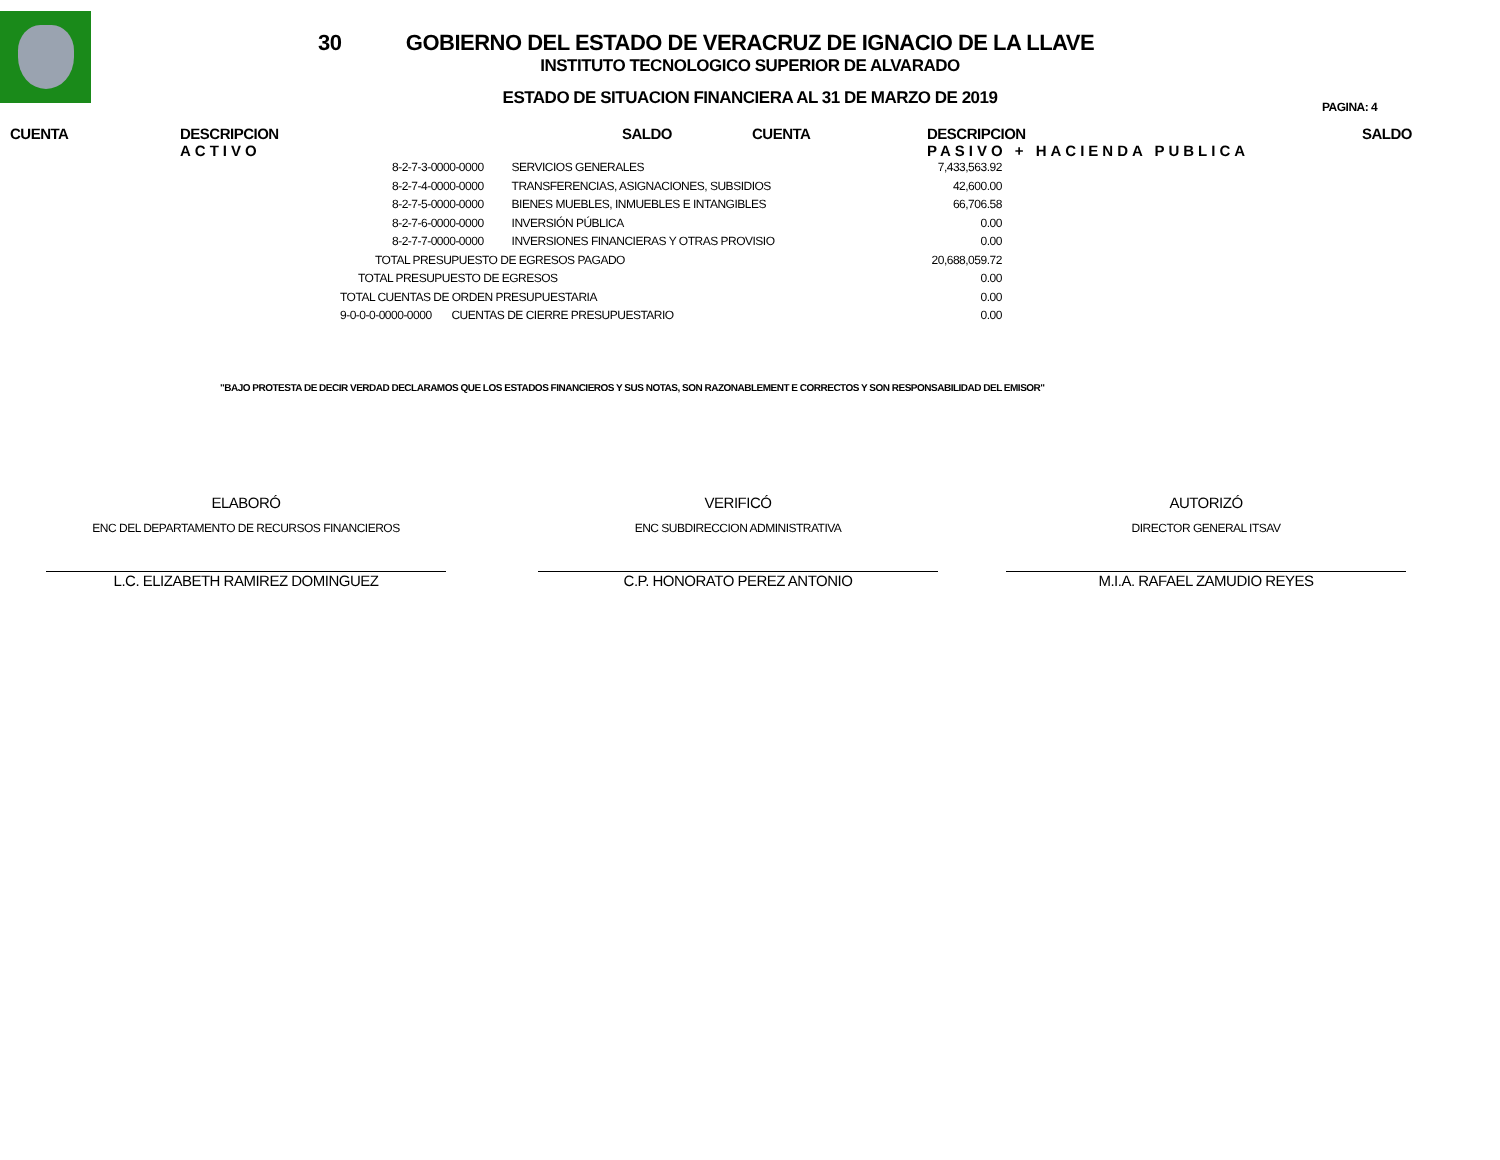30
GOBIERNO DEL ESTADO DE VERACRUZ DE IGNACIO DE LA LLAVE
INSTITUTO TECNOLOGICO SUPERIOR DE ALVARADO
ESTADO DE SITUACION FINANCIERA AL 31 DE MARZO DE 2019
PAGINA: 4
CUENTA DESCRIPCION
ACTIVO
SALDO CUENTA DESCRIPCION
PASIVO + HACIENDA PUBLICA
SALDO
| | 8-2-7-3-0000-0000 | SERVICIOS GENERALES | 7,433,563.92 |
| | 8-2-7-4-0000-0000 | TRANSFERENCIAS, ASIGNACIONES, SUBSIDIOS | 42,600.00 |
| | 8-2-7-5-0000-0000 | BIENES MUEBLES, INMUEBLES E INTANGIBLES | 66,706.58 |
| | 8-2-7-6-0000-0000 | INVERSIÓN PÚBLICA | 0.00 |
| | 8-2-7-7-0000-0000 | INVERSIONES FINANCIERAS Y OTRAS PROVISIO | 0.00 |
| TOTAL PRESUPUESTO DE EGRESOS PAGADO | | | 20,688,059.72 |
| TOTAL PRESUPUESTO DE EGRESOS | | | 0.00 |
| TOTAL CUENTAS DE ORDEN PRESUPUESTARIA | | | 0.00 |
| 9-0-0-0-0000-0000 CUENTAS DE CIERRE PRESUPUESTARIO | | | 0.00 |
"BAJO PROTESTA DE DECIR VERDAD DECLARAMOS QUE LOS ESTADOS FINANCIEROS Y SUS NOTAS, SON RAZONABLEMENT E CORRECTOS Y SON RESPONSABILIDAD DEL EMISOR"
ELABORÓ
ENC DEL DEPARTAMENTO DE RECURSOS FINANCIEROS
L.C. ELIZABETH RAMIREZ DOMINGUEZ
VERIFICÓ
ENC SUBDIRECCION ADMINISTRATIVA
C.P. HONORATO PEREZ ANTONIO
AUTORIZÓ
DIRECTOR GENERAL ITSAV
M.I.A. RAFAEL ZAMUDIO REYES